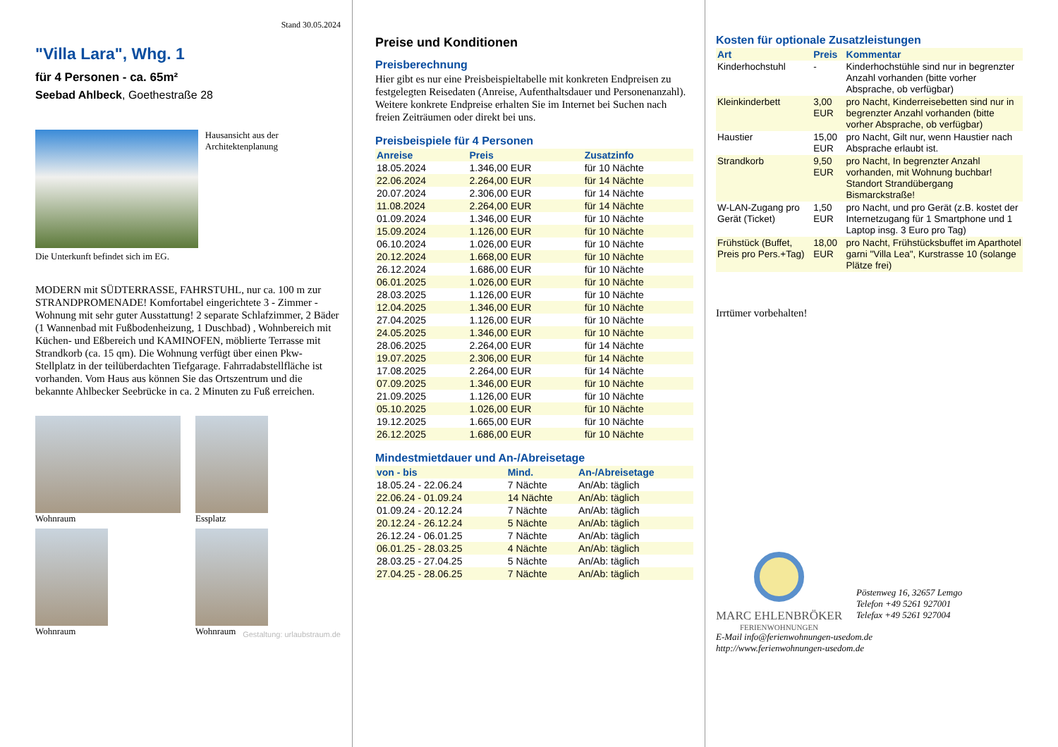Stand 30.05.2024
"Villa Lara", Whg. 1
für 4 Personen - ca. 65m²
Seebad Ahlbeck, Goethestraße 28
Hausansicht aus der Architektenplanung
Die Unterkunft befindet sich im EG.
MODERN mit SÜDTERRASSE, FAHRSTUHL, nur ca. 100 m zur STRANDPROMENADE! Komfortabel eingerichtete 3 - Zimmer - Wohnung mit sehr guter Ausstattung! 2 separate Schlafzimmer, 2 Bäder (1 Wannenbad mit Fußbodenheizung, 1 Duschbad) , Wohnbereich mit Küchen- und Eßbereich und KAMINOFEN, möblierte Terrasse mit Strandkorb (ca. 15 qm). Die Wohnung verfügt über einen Pkw-Stellplatz in der teilüberdachten Tiefgarage. Fahrradabstellfläche ist vorhanden. Vom Haus aus können Sie das Ortszentrum und die bekannte Ahlbecker Seebrücke in ca. 2 Minuten zu Fuß erreichen.
Wohnraum
Essplatz
Wohnraum
Wohnraum
Gestaltung: urlaubstraum.de
Preise und Konditionen
Preisberechnung
Hier gibt es nur eine Preisbeispieltabelle mit konkreten Endpreisen zu festgelegten Reisedaten (Anreise, Aufenthaltsdauer und Personenanzahl). Weitere konkrete Endpreise erhalten Sie im Internet bei Suchen nach freien Zeiträumen oder direkt bei uns.
Preisbeispiele für 4 Personen
| Anreise | Preis | Zusatzinfo |
| --- | --- | --- |
| 18.05.2024 | 1.346,00 EUR | für 10 Nächte |
| 22.06.2024 | 2.264,00 EUR | für 14 Nächte |
| 20.07.2024 | 2.306,00 EUR | für 14 Nächte |
| 11.08.2024 | 2.264,00 EUR | für 14 Nächte |
| 01.09.2024 | 1.346,00 EUR | für 10 Nächte |
| 15.09.2024 | 1.126,00 EUR | für 10 Nächte |
| 06.10.2024 | 1.026,00 EUR | für 10 Nächte |
| 20.12.2024 | 1.668,00 EUR | für 10 Nächte |
| 26.12.2024 | 1.686,00 EUR | für 10 Nächte |
| 06.01.2025 | 1.026,00 EUR | für 10 Nächte |
| 28.03.2025 | 1.126,00 EUR | für 10 Nächte |
| 12.04.2025 | 1.346,00 EUR | für 10 Nächte |
| 27.04.2025 | 1.126,00 EUR | für 10 Nächte |
| 24.05.2025 | 1.346,00 EUR | für 10 Nächte |
| 28.06.2025 | 2.264,00 EUR | für 14 Nächte |
| 19.07.2025 | 2.306,00 EUR | für 14 Nächte |
| 17.08.2025 | 2.264,00 EUR | für 14 Nächte |
| 07.09.2025 | 1.346,00 EUR | für 10 Nächte |
| 21.09.2025 | 1.126,00 EUR | für 10 Nächte |
| 05.10.2025 | 1.026,00 EUR | für 10 Nächte |
| 19.12.2025 | 1.665,00 EUR | für 10 Nächte |
| 26.12.2025 | 1.686,00 EUR | für 10 Nächte |
Mindestmietdauer und An-/Abreisetage
| von - bis | Mind. | An-/Abreisetage |
| --- | --- | --- |
| 18.05.24 - 22.06.24 | 7 Nächte | An/Ab: täglich |
| 22.06.24 - 01.09.24 | 14 Nächte | An/Ab: täglich |
| 01.09.24 - 20.12.24 | 7 Nächte | An/Ab: täglich |
| 20.12.24 - 26.12.24 | 5 Nächte | An/Ab: täglich |
| 26.12.24 - 06.01.25 | 7 Nächte | An/Ab: täglich |
| 06.01.25 - 28.03.25 | 4 Nächte | An/Ab: täglich |
| 28.03.25 - 27.04.25 | 5 Nächte | An/Ab: täglich |
| 27.04.25 - 28.06.25 | 7 Nächte | An/Ab: täglich |
Kosten für optionale Zusatzleistungen
| Art | Preis | Kommentar |
| --- | --- | --- |
| Kinderhochstuhl | - | Kinderhochstühle sind nur in begrenzter Anzahl vorhanden (bitte vorher Absprache, ob verfügbar) |
| Kleinkinderbett | 3,00 EUR | pro Nacht, Kinderreisebetten sind nur in begrenzter Anzahl vorhanden (bitte vorher Absprache, ob verfügbar) |
| Haustier | 15,00 EUR | pro Nacht, Gilt nur, wenn Haustier nach Absprache erlaubt ist. |
| Strandkorb | 9,50 EUR | pro Nacht, In begrenzter Anzahl vorhanden, mit Wohnung buchbar! Standort Strandübergang Bismarckstraße! |
| W-LAN-Zugang pro Gerät (Ticket) | 1,50 EUR | pro Nacht, und pro Gerät (z.B. kostet der Internetzugang für 1 Smartphone und 1 Laptop insg. 3 Euro pro Tag) |
| Frühstück (Buffet, Preis pro Pers.+Tag) | 18,00 EUR | pro Nacht, Frühstücksbuffet im Aparthotel garni "Villa Lea", Kurstrasse 10 (solange Plätze frei) |
Irrtümer vorbehalten!
MARC EHLENBRÖKER
FERIENWOHNUNGEN
Pöstenweg 16, 32657 Lemgo
Telefon +49 5261 927001
Telefax +49 5261 927004
E-Mail info@ferienwohnungen-usedom.de
http://www.ferienwohnungen-usedom.de